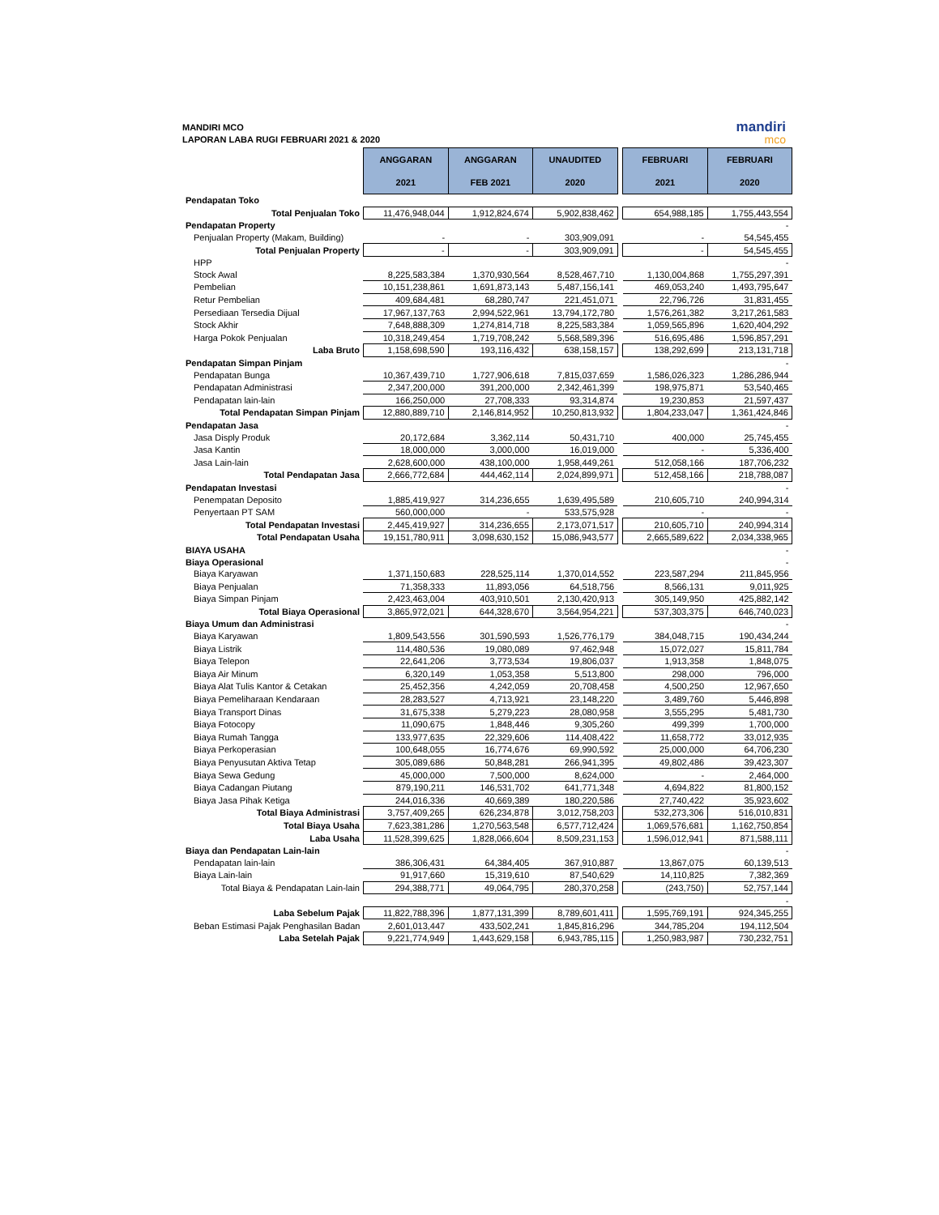MANDIRI MCO
LAPORAN LABA RUGI FEBRUARI 2021 & 2020
mandiri
mco
| | ANGGARAN 2021 | ANGGARAN FEB 2021 | UNAUDITED 2020 | | FEBRUARI 2021 | FEBRUARI 2020 |
| Pendapatan Toko | | | | | | |
| Total Penjualan Toko | 11,476,948,044 | 1,912,824,674 | 5,902,838,462 | | 654,988,185 | 1,755,443,554 |
| Pendapatan Property | | | | | | - |
| Penjualan Property (Makam, Building) | - | - | 303,909,091 | | - | 54,545,455 |
| Total Penjualan Property | - | - | 303,909,091 | | - | 54,545,455 |
| HPP | | | | | | - |
| Stock Awal | 8,225,583,384 | 1,370,930,564 | 8,528,467,710 | | 1,130,004,868 | 1,755,297,391 |
| Pembelian | 10,151,238,861 | 1,691,873,143 | 5,487,156,141 | | 469,053,240 | 1,493,795,647 |
| Retur Pembelian | 409,684,481 | 68,280,747 | 221,451,071 | | 22,796,726 | 31,831,455 |
| Persediaan Tersedia Dijual | 17,967,137,763 | 2,994,522,961 | 13,794,172,780 | | 1,576,261,382 | 3,217,261,583 |
| Stock Akhir | 7,648,888,309 | 1,274,814,718 | 8,225,583,384 | | 1,059,565,896 | 1,620,404,292 |
| Harga Pokok Penjualan | 10,318,249,454 | 1,719,708,242 | 5,568,589,396 | | 516,695,486 | 1,596,857,291 |
| Laba Bruto | 1,158,698,590 | 193,116,432 | 638,158,157 | | 138,292,699 | 213,131,718 |
| Pendapatan Simpan Pinjam | | | | | | - |
| Pendapatan Bunga | 10,367,439,710 | 1,727,906,618 | 7,815,037,659 | | 1,586,026,323 | 1,286,286,944 |
| Pendapatan Administrasi | 2,347,200,000 | 391,200,000 | 2,342,461,399 | | 198,975,871 | 53,540,465 |
| Pendapatan lain-lain | 166,250,000 | 27,708,333 | 93,314,874 | | 19,230,853 | 21,597,437 |
| Total Pendapatan Simpan Pinjam | 12,880,889,710 | 2,146,814,952 | 10,250,813,932 | | 1,804,233,047 | 1,361,424,846 |
| Pendapatan Jasa | | | | | | - |
| Jasa Disply Produk | 20,172,684 | 3,362,114 | 50,431,710 | | 400,000 | 25,745,455 |
| Jasa Kantin | 18,000,000 | 3,000,000 | 16,019,000 | | - | 5,336,400 |
| Jasa Lain-lain | 2,628,600,000 | 438,100,000 | 1,958,449,261 | | 512,058,166 | 187,706,232 |
| Total Pendapatan Jasa | 2,666,772,684 | 444,462,114 | 2,024,899,971 | | 512,458,166 | 218,788,087 |
| Pendapatan Investasi | | | | | | - |
| Penempatan Deposito | 1,885,419,927 | 314,236,655 | 1,639,495,589 | | 210,605,710 | 240,994,314 |
| Penyertaan PT SAM | 560,000,000 | - | 533,575,928 | | - | - |
| Total Pendapatan Investasi | 2,445,419,927 | 314,236,655 | 2,173,071,517 | | 210,605,710 | 240,994,314 |
| Total Pendapatan Usaha | 19,151,780,911 | 3,098,630,152 | 15,086,943,577 | | 2,665,589,622 | 2,034,338,965 |
| BIAYA USAHA | | | | | | - |
| Biaya Operasional | | | | | | - |
| Biaya Karyawan | 1,371,150,683 | 228,525,114 | 1,370,014,552 | | 223,587,294 | 211,845,956 |
| Biaya Penjualan | 71,358,333 | 11,893,056 | 64,518,756 | | 8,566,131 | 9,011,925 |
| Biaya Simpan Pinjam | 2,423,463,004 | 403,910,501 | 2,130,420,913 | | 305,149,950 | 425,882,142 |
| Total Biaya Operasional | 3,865,972,021 | 644,328,670 | 3,564,954,221 | | 537,303,375 | 646,740,023 |
| Biaya Umum dan Administrasi | | | | | | - |
| Biaya Karyawan | 1,809,543,556 | 301,590,593 | 1,526,776,179 | | 384,048,715 | 190,434,244 |
| Biaya Listrik | 114,480,536 | 19,080,089 | 97,462,948 | | 15,072,027 | 15,811,784 |
| Biaya Telepon | 22,641,206 | 3,773,534 | 19,806,037 | | 1,913,358 | 1,848,075 |
| Biaya Air Minum | 6,320,149 | 1,053,358 | 5,513,800 | | 298,000 | 796,000 |
| Biaya Alat Tulis Kantor & Cetakan | 25,452,356 | 4,242,059 | 20,708,458 | | 4,500,250 | 12,967,650 |
| Biaya Pemeliharaan Kendaraan | 28,283,527 | 4,713,921 | 23,148,220 | | 3,489,760 | 5,446,898 |
| Biaya Transport Dinas | 31,675,338 | 5,279,223 | 28,080,958 | | 3,555,295 | 5,481,730 |
| Biaya Fotocopy | 11,090,675 | 1,848,446 | 9,305,260 | | 499,399 | 1,700,000 |
| Biaya Rumah Tangga | 133,977,635 | 22,329,606 | 114,408,422 | | 11,658,772 | 33,012,935 |
| Biaya Perkoperasian | 100,648,055 | 16,774,676 | 69,990,592 | | 25,000,000 | 64,706,230 |
| Biaya Penyusutan Aktiva Tetap | 305,089,686 | 50,848,281 | 266,941,395 | | 49,802,486 | 39,423,307 |
| Biaya Sewa Gedung | 45,000,000 | 7,500,000 | 8,624,000 | | - | 2,464,000 |
| Biaya Cadangan Piutang | 879,190,211 | 146,531,702 | 641,771,348 | | 4,694,822 | 81,800,152 |
| Biaya Jasa Pihak Ketiga | 244,016,336 | 40,669,389 | 180,220,586 | | 27,740,422 | 35,923,602 |
| Total Biaya Administrasi | 3,757,409,265 | 626,234,878 | 3,012,758,203 | | 532,273,306 | 516,010,831 |
| Total Biaya Usaha | 7,623,381,286 | 1,270,563,548 | 6,577,712,424 | | 1,069,576,681 | 1,162,750,854 |
| Laba Usaha | 11,528,399,625 | 1,828,066,604 | 8,509,231,153 | | 1,596,012,941 | 871,588,111 |
| Biaya dan Pendapatan Lain-lain | | | | | | - |
| Pendapatan lain-lain | 386,306,431 | 64,384,405 | 367,910,887 | | 13,867,075 | 60,139,513 |
| Biaya Lain-lain | 91,917,660 | 15,319,610 | 87,540,629 | | 14,110,825 | 7,382,369 |
| Total Biaya & Pendapatan Lain-lain | 294,388,771 | 49,064,795 | 280,370,258 | | (243,750) | 52,757,144 |
| | | | | | | - |
| Laba Sebelum Pajak | 11,822,788,396 | 1,877,131,399 | 8,789,601,411 | | 1,595,769,191 | 924,345,255 |
| Beban Estimasi Pajak Penghasilan Badan | 2,601,013,447 | 433,502,241 | 1,845,816,296 | | 344,785,204 | 194,112,504 |
| Laba Setelah Pajak | 9,221,774,949 | 1,443,629,158 | 6,943,785,115 | | 1,250,983,987 | 730,232,751 |